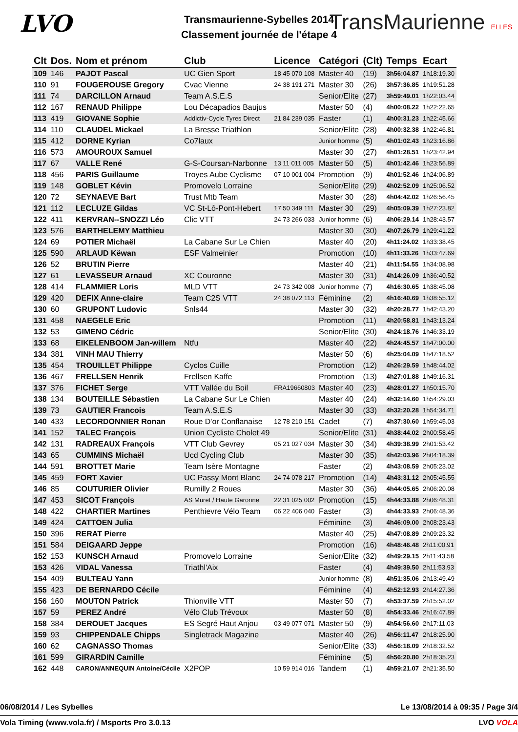LVO
Transmaurienne-Sybelles 2014
Classement journée de l'étape 4
TransMaurienne ELLES
| Clt | Dos. | Nom et prénom | Club | Licence | Catégori | (Clt) | Temps | Ecart |
| --- | --- | --- | --- | --- | --- | --- | --- | --- |
| 109 | 146 | PAJOT Pascal | UC Gien Sport | 18 45 070 108 | Master 40 | (19) | 3h56:04.87 | 1h18:19.30 |
| 110 | 91 | FOUGEROUSE Gregory | Cvac Vienne | 24 38 191 271 | Master 30 | (26) | 3h57:36.85 | 1h19:51.28 |
| 111 | 74 | DARCILLON Arnaud | Team A.S.E.S | | Senior/Elite | (27) | 3h59:49.01 | 1h22:03.44 |
| 112 | 167 | RENAUD Philippe | Lou Décapadios Baujus | | Master 50 | (4) | 4h00:08.22 | 1h22:22.65 |
| 113 | 419 | GIOVANE Sophie | Addictiv-Cycle Tyres Direct | 21 84 239 035 | Faster | (1) | 4h00:31.23 | 1h22:45.66 |
| 114 | 110 | CLAUDEL Mickael | La Bresse Triathlon | | Senior/Elite | (28) | 4h00:32.38 | 1h22:46.81 |
| 115 | 412 | DORNE Kyrian | Co7laux | | Junior homme | (5) | 4h01:02.43 | 1h23:16.86 |
| 116 | 573 | AMOUROUX Samuel | | | Master 30 | (27) | 4h01:28.51 | 1h23:42.94 |
| 117 | 67 | VALLE René | G-S-Coursan-Narbonne | 13 11 011 005 | Master 50 | (5) | 4h01:42.46 | 1h23:56.89 |
| 118 | 456 | PARIS Guillaume | Troyes Aube Cyclisme | 07 10 001 004 | Promotion | (9) | 4h01:52.46 | 1h24:06.89 |
| 119 | 148 | GOBLET Kévin | Promovelo Lorraine | | Senior/Elite | (29) | 4h02:52.09 | 1h25:06.52 |
| 120 | 72 | SEYNAEVE Bart | Trust Mtb Team | | Master 30 | (28) | 4h04:42.02 | 1h26:56.45 |
| 121 | 112 | LECLUZE Gildas | VC St-Lô-Pont-Hebert | 17 50 349 111 | Master 30 | (29) | 4h05:09.39 | 1h27:23.82 |
| 122 | 411 | KERVRAN--SNOZZI Léo | Clic VTT | 24 73 266 033 | Junior homme | (6) | 4h06:29.14 | 1h28:43.57 |
| 123 | 576 | BARTHELEMY Matthieu | | | Master 30 | (30) | 4h07:26.79 | 1h29:41.22 |
| 124 | 69 | POTIER Michaël | La Cabane Sur Le Chien | | Master 40 | (20) | 4h11:24.02 | 1h33:38.45 |
| 125 | 590 | ARLAUD Këwan | ESF Valmeinier | | Promotion | (10) | 4h11:33.26 | 1h33:47.69 |
| 126 | 52 | BRUTIN Pierre | | | Master 40 | (21) | 4h11:54.55 | 1h34:08.98 |
| 127 | 61 | LEVASSEUR Arnaud | XC Couronne | | Master 30 | (31) | 4h14:26.09 | 1h36:40.52 |
| 128 | 414 | FLAMMIER Loris | MLD VTT | 24 73 342 008 | Junior homme | (7) | 4h16:30.65 | 1h38:45.08 |
| 129 | 420 | DEFIX Anne-claire | Team C2S VTT | 24 38 072 113 | Féminine | (2) | 4h16:40.69 | 1h38:55.12 |
| 130 | 60 | GRUPONT Ludovic | Snls44 | | Master 30 | (32) | 4h20:28.77 | 1h42:43.20 |
| 131 | 458 | NAEGELE Eric | | | Promotion | (11) | 4h20:58.81 | 1h43:13.24 |
| 132 | 53 | GIMENO Cédric | | | Senior/Elite | (30) | 4h24:18.76 | 1h46:33.19 |
| 133 | 68 | EIKELENBOOM Jan-willem | Ntfu | | Master 40 | (22) | 4h24:45.57 | 1h47:00.00 |
| 134 | 381 | VINH MAU Thierry | | | Master 50 | (6) | 4h25:04.09 | 1h47:18.52 |
| 135 | 454 | TROUILLET Philippe | Cyclos Cuille | | Promotion | (12) | 4h26:29.59 | 1h48:44.02 |
| 136 | 467 | FRELLSEN Henrik | Frellsen Kaffe | | Promotion | (13) | 4h27:01.88 | 1h49:16.31 |
| 137 | 376 | FICHET Serge | VTT Vallée du Boil | FRA19660803 | Master 40 | (23) | 4h28:01.27 | 1h50:15.70 |
| 138 | 134 | BOUTEILLE Sébastien | La Cabane Sur Le Chien | | Master 40 | (24) | 4h32:14.60 | 1h54:29.03 |
| 139 | 73 | GAUTIER Francois | Team A.S.E.S | | Master 30 | (33) | 4h32:20.28 | 1h54:34.71 |
| 140 | 433 | LECORDONNIER Ronan | Roue D'or Conflanaise | 12 78 210 151 | Cadet | (7) | 4h37:30.60 | 1h59:45.03 |
| 141 | 152 | TALEC François | Union Cycliste Cholet 49 | | Senior/Elite | (31) | 4h38:44.02 | 2h00:58.45 |
| 142 | 131 | RADREAUX François | VTT Club Gevrey | 05 21 027 034 | Master 30 | (34) | 4h39:38.99 | 2h01:53.42 |
| 143 | 65 | CUMMINS Michaël | Ucd Cycling Club | | Master 30 | (35) | 4h42:03.96 | 2h04:18.39 |
| 144 | 591 | BROTTET Marie | Team Isère Montagne | | Faster | (2) | 4h43:08.59 | 2h05:23.02 |
| 145 | 459 | FORT Xavier | UC Passy Mont Blanc | 24 74 078 217 | Promotion | (14) | 4h43:31.12 | 2h05:45.55 |
| 146 | 85 | COUTURIER Olivier | Rumilly 2 Roues | | Master 30 | (36) | 4h44:05.65 | 2h06:20.08 |
| 147 | 453 | SICOT François | AS Muret / Haute Garonne | 22 31 025 002 | Promotion | (15) | 4h44:33.88 | 2h06:48.31 |
| 148 | 422 | CHARTIER Martines | Penthievre Vélo Team | 06 22 406 040 | Faster | (3) | 4h44:33.93 | 2h06:48.36 |
| 149 | 424 | CATTOEN Julia | | | Féminine | (3) | 4h46:09.00 | 2h08:23.43 |
| 150 | 396 | RERAT Pierre | | | Master 40 | (25) | 4h47:08.89 | 2h09:23.32 |
| 151 | 584 | DEIGAARD Jeppe | | | Promotion | (16) | 4h48:46.48 | 2h11:00.91 |
| 152 | 153 | KUNSCH Arnaud | Promovelo Lorraine | | Senior/Elite | (32) | 4h49:29.15 | 2h11:43.58 |
| 153 | 426 | VIDAL Vanessa | Triathl'Aix | | Faster | (4) | 4h49:39.50 | 2h11:53.93 |
| 154 | 409 | BULTEAU Yann | | | Junior homme | (8) | 4h51:35.06 | 2h13:49.49 |
| 155 | 423 | DE BERNARDO Cécile | | | Féminine | (4) | 4h52:12.93 | 2h14:27.36 |
| 156 | 160 | MOUTON Patrick | Thionville VTT | | Master 50 | (7) | 4h53:37.59 | 2h15:52.02 |
| 157 | 59 | PEREZ André | Vélo Club Trévoux | | Master 50 | (8) | 4h54:33.46 | 2h16:47.89 |
| 158 | 384 | DEROUET Jacques | ES Segré Haut Anjou | 03 49 077 071 | Master 50 | (9) | 4h54:56.60 | 2h17:11.03 |
| 159 | 93 | CHIPPENDALE Chipps | Singletrack Magazine | | Master 40 | (26) | 4h56:11.47 | 2h18:25.90 |
| 160 | 62 | CAGNASSO Thomas | | | Senior/Elite | (33) | 4h56:18.09 | 2h18:32.52 |
| 161 | 599 | GIRARDIN Camille | | | Féminine | (5) | 4h56:20.80 | 2h18:35.23 |
| 162 | 448 | CARON/ANNEQUIN Antoine/Cécile | X2POP | 10 59 914 016 | Tandem | (1) | 4h59:21.07 | 2h21:35.50 |
06/08/2014 / Les Sybelles Le 13/08/2014 à 09:35 / Page 3/4
Vola Timing (www.vola.fr) / Msports Pro 3.0.13 LVO VOLA